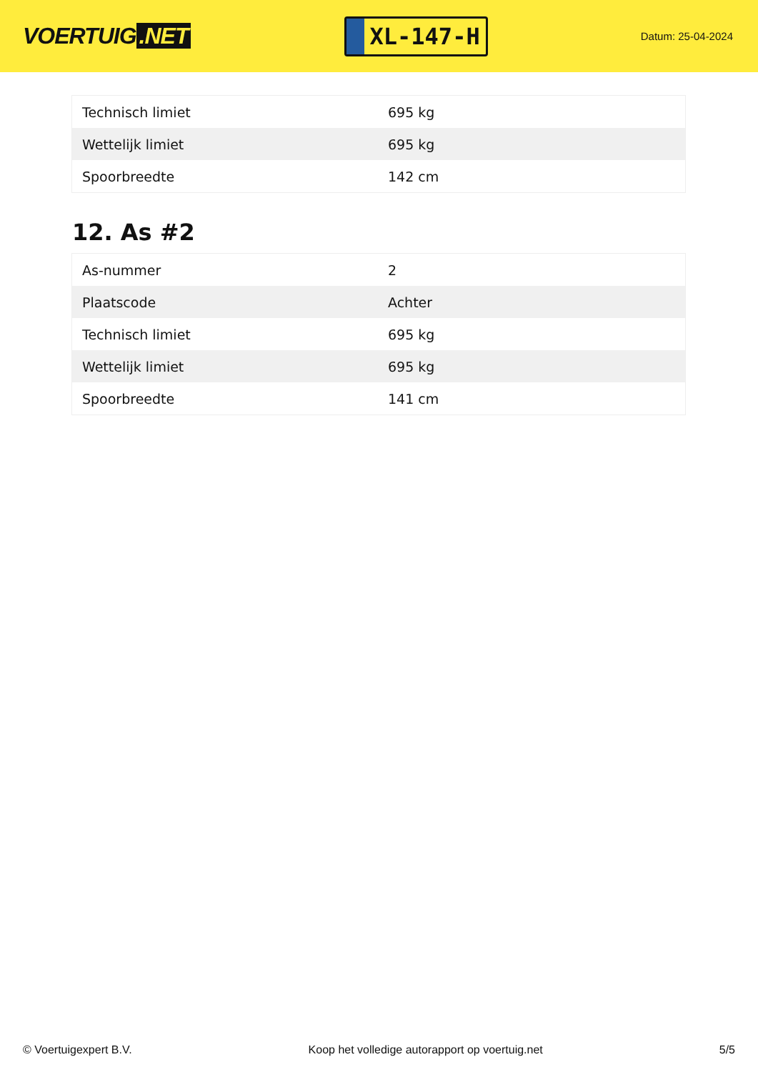VOERTUIG.NET
XL-147-H
Datum: 25-04-2024
| Technisch limiet | 695 kg |
| Wettelijk limiet | 695 kg |
| Spoorbreedte | 142 cm |
12. As #2
| As-nummer | 2 |
| Plaatscode | Achter |
| Technisch limiet | 695 kg |
| Wettelijk limiet | 695 kg |
| Spoorbreedte | 141 cm |
© Voertuigexpert B.V. Koop het volledige autorapport op voertuig.net 5/5